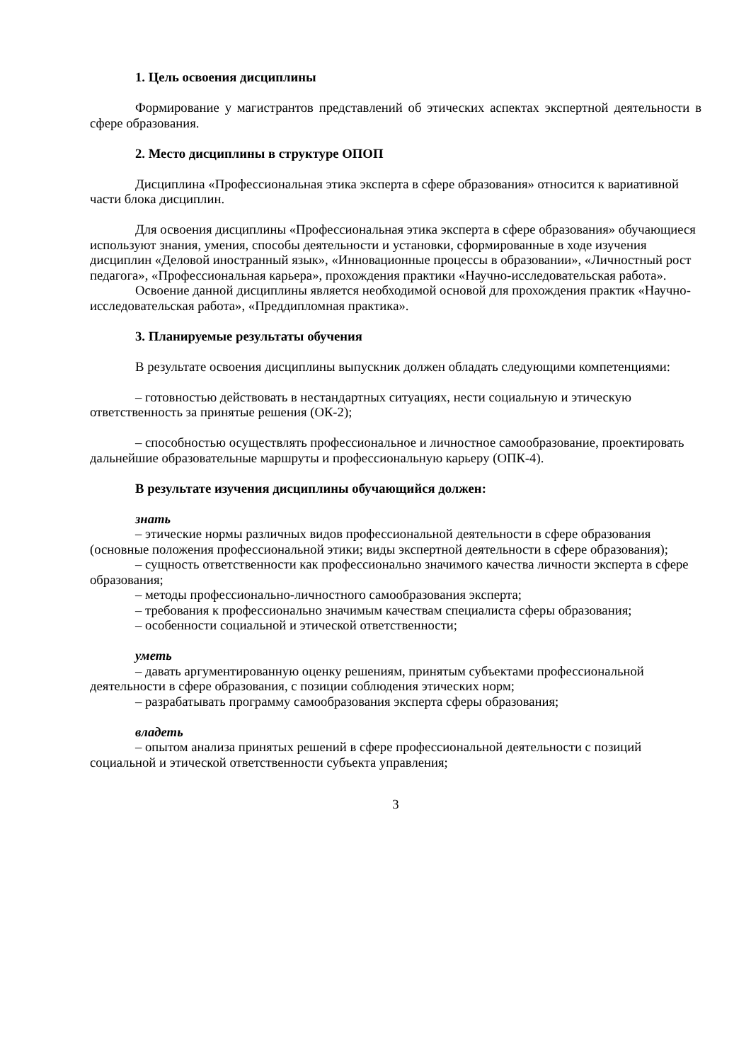1. Цель освоения дисциплины
Формирование у магистрантов представлений об этических аспектах экспертной деятельности в сфере образования.
2. Место дисциплины в структуре ОПОП
Дисциплина «Профессиональная этика эксперта в сфере образования» относится к вариативной части блока дисциплин.
Для освоения дисциплины «Профессиональная этика эксперта в сфере образования» обучающиеся используют знания, умения, способы деятельности и установки, сформированные в ходе изучения дисциплин «Деловой иностранный язык», «Инновационные процессы в образовании», «Личностный рост педагога», «Профессиональная карьера», прохождения практики «Научно-исследовательская работа».
Освоение данной дисциплины является необходимой основой для прохождения практик «Научно-исследовательская работа», «Преддипломная практика».
3. Планируемые результаты обучения
В результате освоения дисциплины выпускник должен обладать следующими компетенциями:
– готовностью действовать в нестандартных ситуациях, нести социальную и этическую ответственность за принятые решения (ОК-2);
– способностью осуществлять профессиональное и личностное самообразование, проектировать дальнейшие образовательные маршруты и профессиональную карьеру (ОПК-4).
В результате изучения дисциплины обучающийся должен:
знать
– этические нормы различных видов профессиональной деятельности в сфере образования (основные положения профессиональной этики; виды экспертной деятельности в сфере образования);
– сущность ответственности как профессионально значимого качества личности эксперта в сфере образования;
– методы профессионально-личностного самообразования эксперта;
– требования к профессионально значимым качествам специалиста сферы образования;
– особенности социальной и этической ответственности;
уметь
– давать аргументированную оценку решениям, принятым субъектами профессиональной деятельности в сфере образования, с позиции соблюдения этических норм;
– разрабатывать программу самообразования эксперта сферы образования;
владеть
– опытом анализа принятых решений в сфере профессиональной деятельности с позиций социальной и этической ответственности субъекта управления;
3